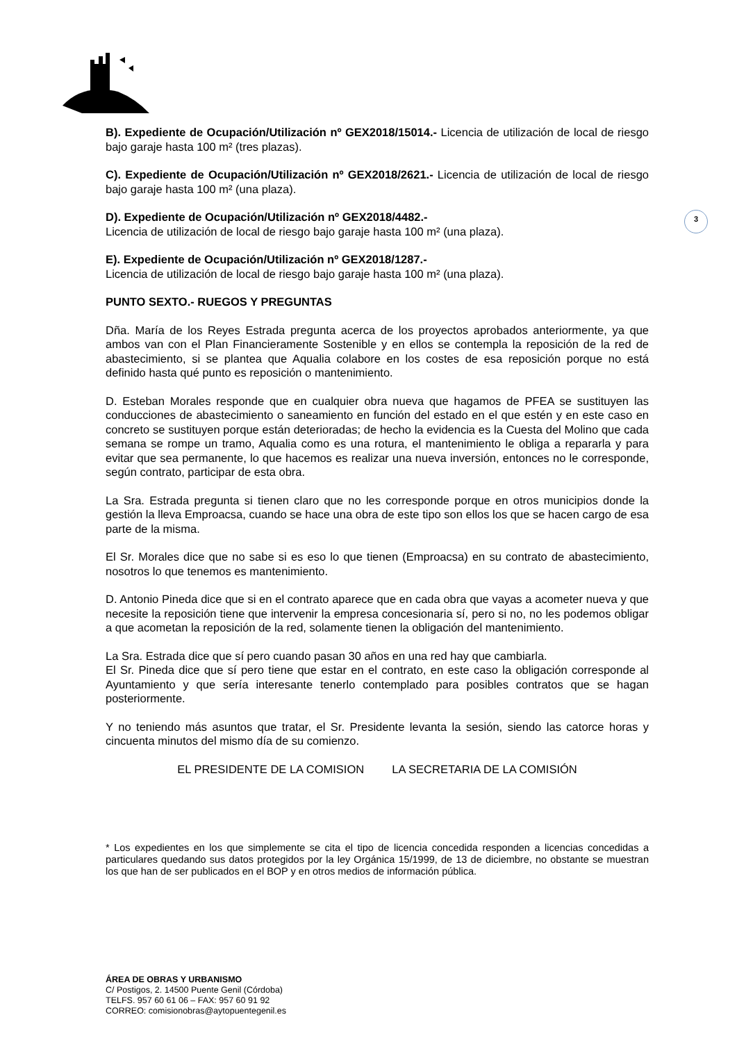3
B). Expediente de Ocupación/Utilización nº GEX2018/15014.- Licencia de utilización de local de riesgo bajo garaje hasta 100 m² (tres plazas).
C). Expediente de Ocupación/Utilización nº GEX2018/2621.- Licencia de utilización de local de riesgo bajo garaje hasta 100 m² (una plaza).
D). Expediente de Ocupación/Utilización nº GEX2018/4482.-
Licencia de utilización de local de riesgo bajo garaje hasta 100 m² (una plaza).
E). Expediente de Ocupación/Utilización nº GEX2018/1287.-
Licencia de utilización de local de riesgo bajo garaje hasta 100 m² (una plaza).
PUNTO SEXTO.- RUEGOS Y PREGUNTAS
Dña. María de los Reyes Estrada pregunta acerca de los proyectos aprobados anteriormente, ya que ambos van con el Plan Financieramente Sostenible y en ellos se contempla la reposición de la red de abastecimiento, si se plantea que Aqualia colabore en los costes de esa reposición porque no está definido hasta qué punto es reposición o mantenimiento.
D. Esteban Morales responde que en cualquier obra nueva que hagamos de PFEA se sustituyen las conducciones de abastecimiento o saneamiento en función del estado en el que estén y en este caso en concreto se sustituyen porque están deterioradas; de hecho la evidencia es la Cuesta del Molino que cada semana se rompe un tramo, Aqualia como es una rotura, el mantenimiento le obliga a repararla y para evitar que sea permanente, lo que hacemos es realizar una nueva inversión, entonces no le corresponde, según contrato, participar de esta obra.
La Sra. Estrada pregunta si tienen claro que no les corresponde porque en otros municipios donde la gestión la lleva Emproacsa, cuando se hace una obra de este tipo son ellos los que se hacen cargo de esa parte de la misma.
El Sr. Morales dice que no sabe si es eso lo que tienen (Emproacsa) en su contrato de abastecimiento, nosotros lo que tenemos es mantenimiento.
D. Antonio Pineda dice que si en el contrato aparece que en cada obra que vayas a acometer nueva y que necesite la reposición tiene que intervenir la empresa concesionaria sí, pero si no, no les podemos obligar a que acometan la reposición de la red, solamente tienen la obligación del mantenimiento.
La Sra. Estrada dice que sí pero cuando pasan 30 años en una red hay que cambiarla.
El Sr. Pineda dice que sí pero tiene que estar en el contrato, en este caso la obligación corresponde al Ayuntamiento y que sería interesante tenerlo contemplado para posibles contratos que se hagan posteriormente.
Y no teniendo más asuntos que tratar, el Sr. Presidente levanta la sesión, siendo las catorce horas y cincuenta minutos del mismo día de su comienzo.
EL PRESIDENTE DE LA COMISION LA SECRETARIA DE LA COMISIÓN
* Los expedientes en los que simplemente se cita el tipo de licencia concedida responden a licencias concedidas a particulares quedando sus datos protegidos por la ley Orgánica 15/1999, de 13 de diciembre, no obstante se muestran los que han de ser publicados en el BOP y en otros medios de información pública.
ÁREA DE OBRAS Y URBANISMO
C/ Postigos, 2. 14500 Puente Genil (Córdoba)
TELFS. 957 60 61 06 – FAX: 957 60 91 92
CORREO: comisionobras@aytopuentegenil.es